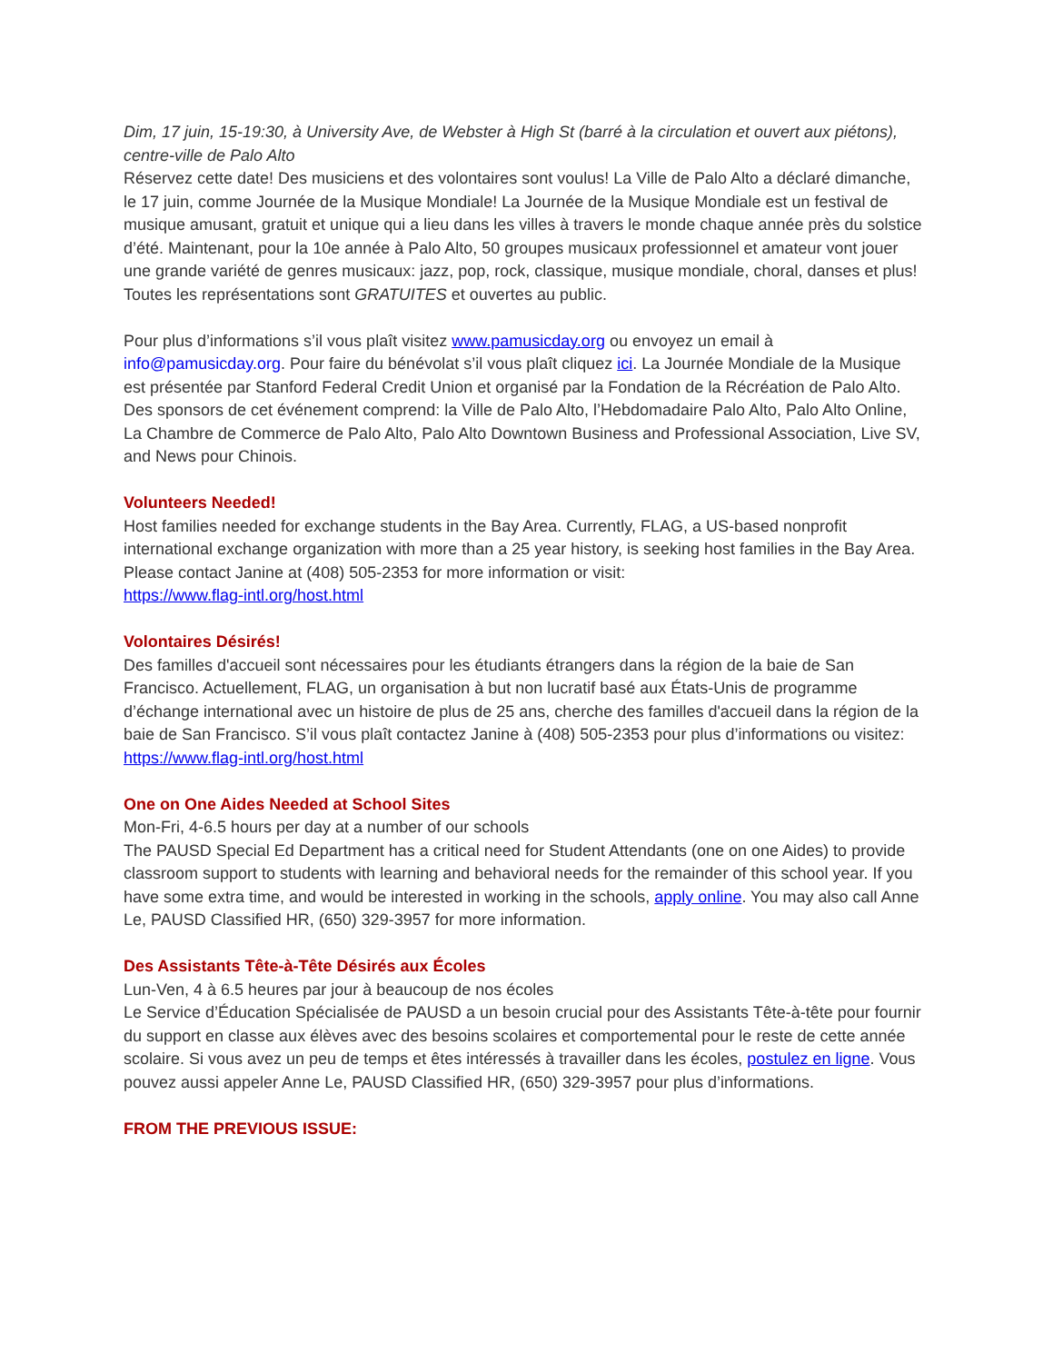Dim, 17 juin, 15-19:30, à University Ave, de Webster à High St (barré à la circulation et ouvert aux piétons), centre-ville de Palo Alto
Réservez cette date! Des musiciens et des volontaires sont voulus! La Ville de Palo Alto a déclaré dimanche, le 17 juin, comme Journée de la Musique Mondiale! La Journée de la Musique Mondiale est un festival de musique amusant, gratuit et unique qui a lieu dans les villes à travers le monde chaque année près du solstice d’été. Maintenant, pour la 10e année à Palo Alto, 50 groupes musicaux professionnel et amateur vont jouer une grande variété de genres musicaux: jazz, pop, rock, classique, musique mondiale, choral, danses et plus! Toutes les représentations sont GRATUITES et ouvertes au public.
Pour plus d’informations s’il vous plaît visitez www.pamusicday.org ou envoyez un email à info@pamusicday.org. Pour faire du bénévolat s’il vous plaît cliquez ici. La Journée Mondiale de la Musique est présentée par Stanford Federal Credit Union et organisé par la Fondation de la Récréation de Palo Alto. Des sponsors de cet événement comprend: la Ville de Palo Alto, l’Hebdomadaire Palo Alto, Palo Alto Online, La Chambre de Commerce de Palo Alto, Palo Alto Downtown Business and Professional Association, Live SV, and News pour Chinois.
Volunteers Needed!
Host families needed for exchange students in the Bay Area. Currently, FLAG, a US-based nonprofit international exchange organization with more than a 25 year history, is seeking host families in the Bay Area. Please contact Janine at (408) 505-2353 for more information or visit:
https://www.flag-intl.org/host.html
Volontaires Désirés!
Des familles d'accueil sont nécessaires pour les étudiants étrangers dans la région de la baie de San Francisco. Actuellement, FLAG, un organisation à but non lucratif basé aux États-Unis de programme d’échange international avec un histoire de plus de 25 ans, cherche des familles d'accueil dans la région de la baie de San Francisco. S’il vous plaît contactez Janine à (408) 505-2353 pour plus d’informations ou visitez: https://www.flag-intl.org/host.html
One on One Aides Needed at School Sites
Mon-Fri, 4-6.5 hours per day at a number of our schools
The PAUSD Special Ed Department has a critical need for Student Attendants (one on one Aides) to provide classroom support to students with learning and behavioral needs for the remainder of this school year. If you have some extra time, and would be interested in working in the schools, apply online. You may also call Anne Le, PAUSD Classified HR, (650) 329-3957 for more information.
Des Assistants Tête-à-Tête Désirés aux Écoles
Lun-Ven, 4 à 6.5 heures par jour à beaucoup de nos écoles
Le Service d’Éducation Spécialisée de PAUSD a un besoin crucial pour des Assistants Tête-à-tête pour fournir du support en classe aux élèves avec des besoins scolaires et comportemental pour le reste de cette année scolaire. Si vous avez un peu de temps et êtes intéressés à travailler dans les écoles, postulez en ligne. Vous pouvez aussi appeler Anne Le, PAUSD Classified HR, (650) 329-3957 pour plus d’informations.
FROM THE PREVIOUS ISSUE: